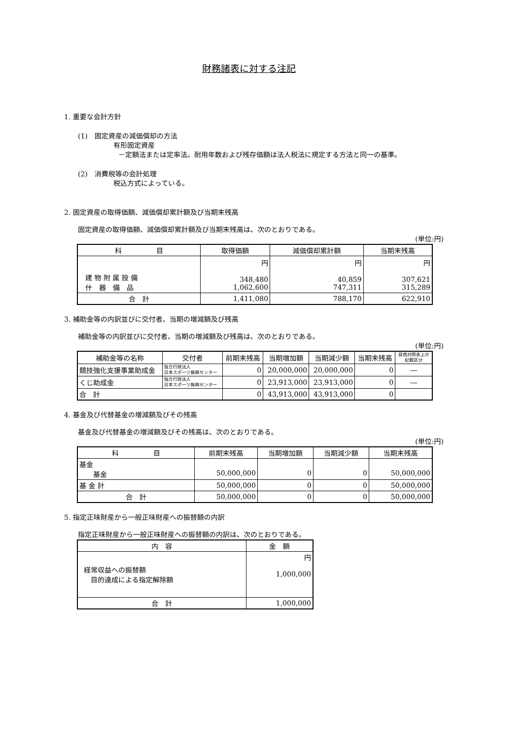財務諸表に対する注記
1. 重要な会計方針
(1)　固定資産の減価償却の方法
有形固定資産
－定額法または定率法。耐用年数および残存価額は法人税法に規定する方法と同一の基準。
(2)　消費税等の会計処理
税込方式によっている。
2. 固定資産の取得価額、減価償却累計額及び当期末残高
固定資産の取得価額、減価償却累計額及び当期末残高は、次のとおりである。
(単位:円)
| 科 目 | 取得価額 | 減価償却累計額 | 当期末残高 |
| --- | --- | --- | --- |
| 建 物 附 属 設 備 什 器 備 品 | 円 348,480 1,062,600 | 円 40,859 747,311 | 円 307,621 315,289 |
| 合 計 | 1,411,080 | 788,170 | 622,910 |
3. 補助金等の内訳並びに交付者、当期の増減額及び残高
補助金等の内訳並びに交付者、当期の増減額及び残高は、次のとおりである。
(単位:円)
| 補助金等の名称 | 交付者 | 前期末残高 | 当期増加額 | 当期減少額 | 当期末残高 | 貸借対照表上の 記載区分 |
| --- | --- | --- | --- | --- | --- | --- |
| 競技強化支援事業助成金 | 独立行政法人 日本スポーツ振興センター | 0 | 20,000,000 | 20,000,000 | 0 | ― |
| くじ助成金 | 独立行政法人 日本スポーツ振興センター | 0 | 23,913,000 | 23,913,000 | 0 | ― |
| 合 計 | | 0 | 43,913,000 | 43,913,000 | 0 | |
4. 基金及び代替基金の増減額及びその残高
基金及び代替基金の増減額及びその残高は、次のとおりである。
(単位:円)
| 科 目 | 前期末残高 | 当期増加額 | 当期減少額 | 当期末残高 |
| --- | --- | --- | --- | --- |
| 基金 基金 | 50,000,000 | 0 | 0 | 50,000,000 |
| 基 金 計 | 50,000,000 | 0 | 0 | 50,000,000 |
| 合 計 | 50,000,000 | 0 | 0 | 50,000,000 |
5. 指定正味財産から一般正味財産への振替額の内訳
指定正味財産から一般正味財産への振替額の内訳は、次のとおりである。
| 内 容 | 金 額 |
| --- | --- |
| 経常収益への振替額 目的達成による指定解除額 | 円 1,000,000 |
| 合 計 | 1,000,000 |